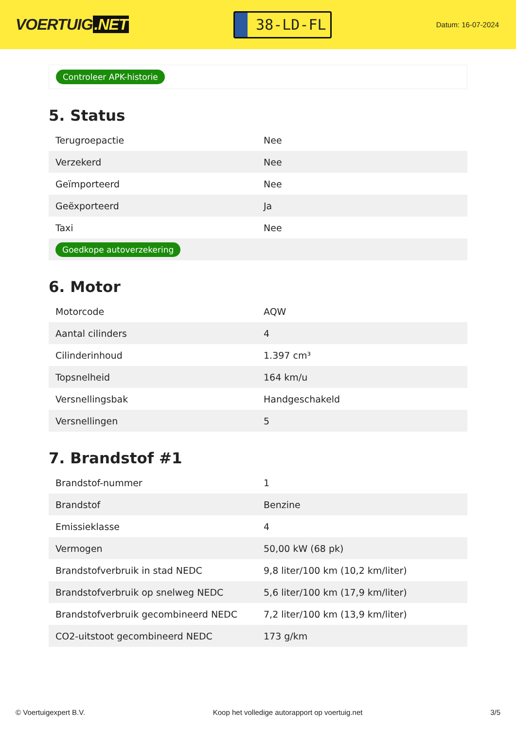VOERTUIG.NET
38-LD-FL
Datum: 16-07-2024
Controleer APK-historie
5. Status
| Terugroepactie | Nee |
| Verzekerd | Nee |
| Geïmporteerd | Nee |
| Geëxporteerd | Ja |
| Taxi | Nee |
| Goedkope autoverzekering | |
6. Motor
| Motorcode | AQW |
| Aantal cilinders | 4 |
| Cilinderinhoud | 1.397 cm³ |
| Topsnelheid | 164 km/u |
| Versnellingsbak | Handgeschakeld |
| Versnellingen | 5 |
7. Brandstof #1
| Brandstof-nummer | 1 |
| Brandstof | Benzine |
| Emissieklasse | 4 |
| Vermogen | 50,00 kW (68 pk) |
| Brandstofverbruik in stad NEDC | 9,8 liter/100 km (10,2 km/liter) |
| Brandstofverbruik op snelweg NEDC | 5,6 liter/100 km (17,9 km/liter) |
| Brandstofverbruik gecombineerd NEDC | 7,2 liter/100 km (13,9 km/liter) |
| CO2-uitstoot gecombineerd NEDC | 173 g/km |
© Voertuigexpert B.V. Koop het volledige autorapport op voertuig.net 3/5